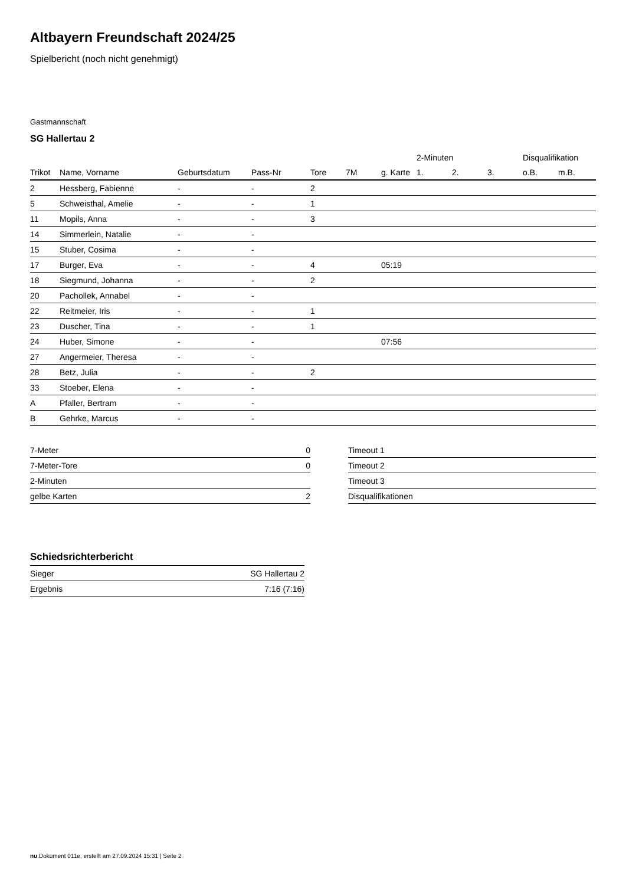Altbayern Freundschaft 2024/25
Spielbericht (noch nicht genehmigt)
Gastmannschaft
SG Hallertau 2
| | | | | | | | 2-Minuten | | | Disqualifikation | |
| --- | --- | --- | --- | --- | --- | --- | --- | --- | --- | --- | --- |
| Trikot | Name, Vorname | Geburtsdatum | Pass-Nr | Tore | 7M | g. Karte | 1. | 2. | 3. | o.B. | m.B. |
| 2 | Hessberg, Fabienne | - | - | 2 | | | | | | | |
| 5 | Schweisthal, Amelie | - | - | 1 | | | | | | | |
| 11 | Mopils, Anna | - | - | 3 | | | | | | | |
| 14 | Simmerlein, Natalie | - | - | | | | | | | | |
| 15 | Stuber, Cosima | - | - | | | | | | | | |
| 17 | Burger, Eva | - | - | 4 | | 05:19 | | | | | |
| 18 | Siegmund, Johanna | - | - | 2 | | | | | | | |
| 20 | Pachollek, Annabel | - | - | | | | | | | | |
| 22 | Reitmeier, Iris | - | - | 1 | | | | | | | |
| 23 | Duscher, Tina | - | - | 1 | | | | | | | |
| 24 | Huber, Simone | - | - | | | 07:56 | | | | | |
| 27 | Angermeier, Theresa | - | - | | | | | | | | |
| 28 | Betz, Julia | - | - | 2 | | | | | | | |
| 33 | Stoeber, Elena | - | - | | | | | | | | |
| A | Pfaller, Bertram | - | - | | | | | | | | |
| B | Gehrke, Marcus | - | - | | | | | | | | |
| 7-Meter | 0 |
| 7-Meter-Tore | 0 |
| 2-Minuten | |
| gelbe Karten | 2 |
| Timeout 1 |
| Timeout 2 |
| Timeout 3 |
| Disqualifikationen |
Schiedsrichterbericht
| Sieger | SG Hallertau 2 |
| Ergebnis | 7:16 (7:16) |
nu.Dokument 011e, erstellt am 27.09.2024 15:31 | Seite 2